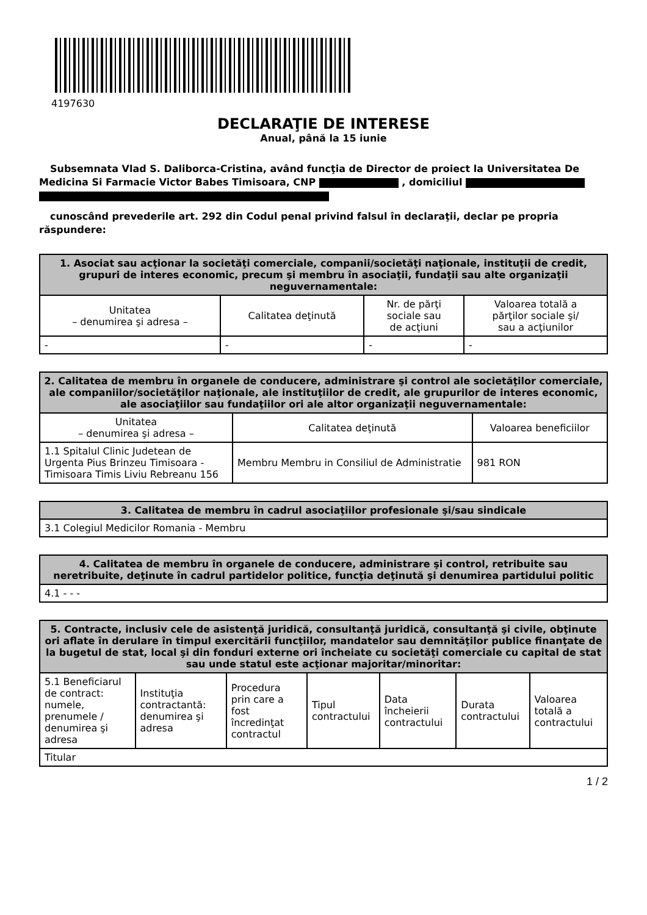4197630
DECLARAŢIE DE INTERESE
Anual, până la 15 iunie
Subsemnata Vlad S. Daliborca-Cristina, având funcţia de Director de proiect la Universitatea De Medicina Si Farmacie Victor Babes Timisoara, CNP , domiciliul
cunoscând prevederile art. 292 din Codul penal privind falsul în declaraţii, declar pe propria răspundere:
| 1. Asociat sau acţionar la societăţi comerciale, companii/societăţi naţionale, instituţii de credit, grupuri de interes economic, precum şi membru în asociaţii, fundaţii sau alte organizaţii neguvernamentale: | | | |
| --- | --- | --- | --- |
| Unitatea – denumirea şi adresa – | Calitatea deţinută | Nr. de părţi sociale sau de acţiuni | Valoarea totală a părţilor sociale şi/ sau a acţiunilor |
| - | - | - | - |
| 2. Calitatea de membru în organele de conducere, administrare şi control ale societăţilor comerciale, ale companiilor/societăţilor naţionale, ale instituţiilor de credit, ale grupurilor de interes economic, ale asociaţiilor sau fundaţiilor ori ale altor organizaţii neguvernamentale: | | |
| --- | --- | --- |
| Unitatea – denumirea şi adresa – | Calitatea deţinută | Valoarea beneficiilor |
| 1.1 Spitalul Clinic Judetean de Urgenta Pius Brinzeu Timisoara - Timisoara Timis Liviu Rebreanu 156 | Membru Membru in Consiliul de Administratie | 981 RON |
| 3. Calitatea de membru în cadrul asociaţiilor profesionale şi/sau sindicale |
| --- |
| 3.1 Colegiul Medicilor Romania - Membru |
| 4. Calitatea de membru în organele de conducere, administrare şi control, retribuite sau neretribuite, deţinute în cadrul partidelor politice, funcţia deţinută şi denumirea partidului politic |
| --- |
| 4.1 - - - |
| 5. Contracte, inclusiv cele de asistenţă juridică, consultanţă juridică, consultanţă şi civile, obţinute ori aflate în derulare în timpul exercitării funcţiilor, mandatelor sau demnităţilor publice finanţate de la bugetul de stat, local şi din fonduri externe ori încheiate cu societăţi comerciale cu capital de stat sau unde statul este acţionar majoritar/minoritar: | | | | | | |
| --- | --- | --- | --- | --- | --- | --- |
| 5.1 Beneficiarul de contract: numele, prenumele / denumirea şi adresa | Instituţia contractantă: denumirea şi adresa | Procedura prin care a fost încredinţat contractul | Tipul contractului | Data încheierii contractului | Durata contractului | Valoarea totală a contractului |
| Titular | | | | | | |
1 / 2